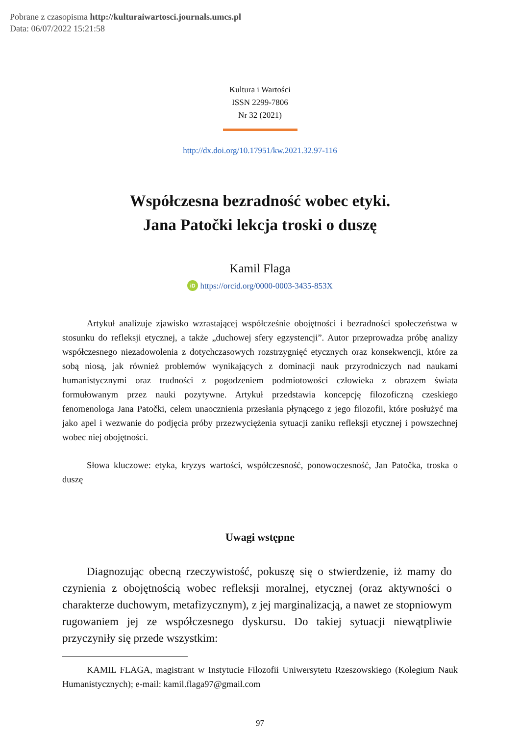Pobrane z czasopisma http://kulturaiwartosci.journals.umcs.pl
Data: 06/07/2022 15:21:58
Kultura i Wartości
ISSN 2299-7806
Nr 32 (2021)
http://dx.doi.org/10.17951/kw.2021.32.97-116
Współczesna bezradność wobec etyki.
Jana Patočki lekcja troski o duszę
Kamil Flaga
iD https://orcid.org/0000-0003-3435-853X
Artykuł analizuje zjawisko wzrastającej współcześnie obojętności i bezradności społeczeństwa w stosunku do refleksji etycznej, a także „duchowej sfery egzystencji”. Autor przeprowadza próbę analizy współczesnego niezadowolenia z dotychczasowych rozstrzygnięć etycznych oraz konsekwencji, które za sobą niosą, jak również problemów wynikających z dominacji nauk przyrodniczych nad naukami humanistycznymi oraz trudności z pogodzeniem podmiotowości człowieka z obrazem świata formułowanym przez nauki pozytywne. Artykuł przedstawia koncepcję filozoficzną czeskiego fenomenologa Jana Patočki, celem unaocznienia przesłania płynącego z jego filozofii, które posłużyć ma jako apel i wezwanie do podjęcia próby przezwyciężenia sytuacji zaniku refleksji etycznej i powszechnej wobec niej obojętności.
Słowa kluczowe: etyka, kryzys wartości, współczesność, ponowoczesność, Jan Patočka, troska o duszę
Uwagi wstępne
Diagnozując obecną rzeczywistość, pokuszę się o stwierdzenie, iż mamy do czynienia z obojętnością wobec refleksji moralnej, etycznej (oraz aktywności o charakterze duchowym, metafizycznym), z jej marginalizacją, a nawet ze stopniowym rugowaniem jej ze współczesnego dyskursu. Do takiej sytuacji niewątpliwie przyczyniły się przede wszystkim:
KAMIL FLAGA, magistrant w Instytucie Filozofii Uniwersytetu Rzeszowskiego (Kolegium Nauk Humanistycznych); e-mail: kamil.flaga97@gmail.com
97